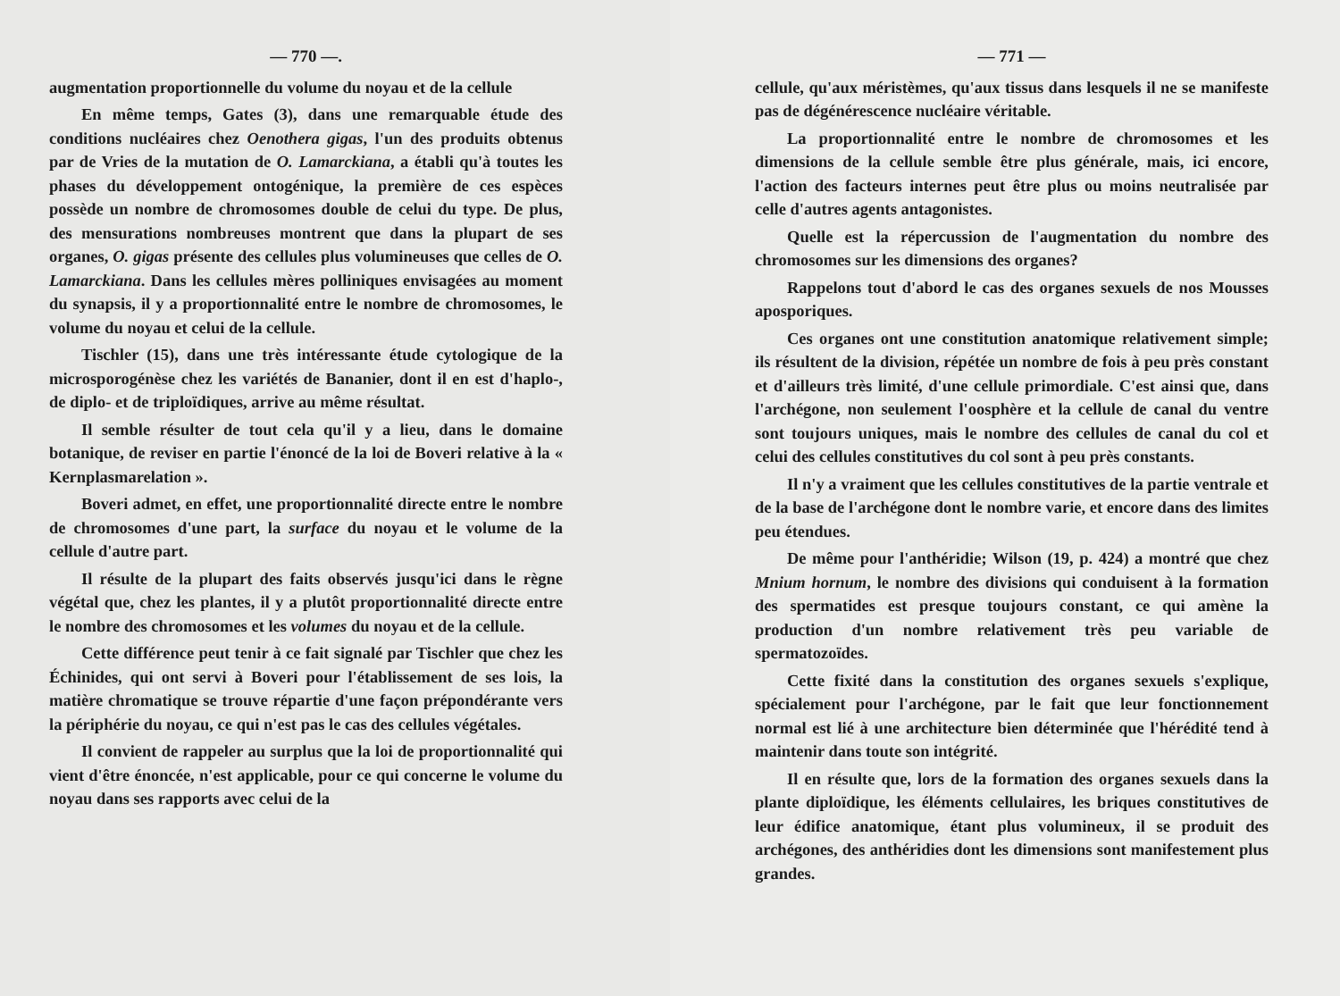— 770 —.
augmentation proportionnelle du volume du noyau et de la cellule
En même temps, Gates (3), dans une remarquable étude des conditions nucléaires chez Oenothera gigas, l'un des produits obtenus par de Vries de la mutation de O. Lamarckiana, a établi qu'à toutes les phases du développement ontogénique, la première de ces espèces possède un nombre de chromosomes double de celui du type. De plus, des mensurations nombreuses montrent que dans la plupart de ses organes, O. gigas présente des cellules plus volumineuses que celles de O. Lamarckiana. Dans les cellules mères polliniques envisagées au moment du synapsis, il y a proportionnalité entre le nombre de chromosomes, le volume du noyau et celui de la cellule.
Tischler (15), dans une très intéressante étude cytologique de la microsporogénèse chez les variétés de Bananier, dont il en est d'haplo-, de diplo- et de triploïdiques, arrive au même résultat.
Il semble résulter de tout cela qu'il y a lieu, dans le domaine botanique, de reviser en partie l'énoncé de la loi de Boveri relative à la « Kernplasmarelation ».
Boveri admet, en effet, une proportionnalité directe entre le nombre de chromosomes d'une part, la surface du noyau et le volume de la cellule d'autre part.
Il résulte de la plupart des faits observés jusqu'ici dans le règne végétal que, chez les plantes, il y a plutôt proportionnalité directe entre le nombre des chromosomes et les volumes du noyau et de la cellule.
Cette différence peut tenir à ce fait signalé par Tischler que chez les Échinides, qui ont servi à Boveri pour l'établissement de ses lois, la matière chromatique se trouve répartie d'une façon prépondérante vers la périphérie du noyau, ce qui n'est pas le cas des cellules végétales.
Il convient de rappeler au surplus que la loi de proportionnalité qui vient d'être énoncée, n'est applicable, pour ce qui concerne le volume du noyau dans ses rapports avec celui de la
— 771 —
cellule, qu'aux méristèmes, qu'aux tissus dans lesquels il ne se manifeste pas de dégénérescence nucléaire véritable.
La proportionnalité entre le nombre de chromosomes et les dimensions de la cellule semble être plus générale, mais, ici encore, l'action des facteurs internes peut être plus ou moins neutralisée par celle d'autres agents antagonistes.
Quelle est la répercussion de l'augmentation du nombre des chromosomes sur les dimensions des organes?
Rappelons tout d'abord le cas des organes sexuels de nos Mousses aposporiques.
Ces organes ont une constitution anatomique relativement simple; ils résultent de la division, répétée un nombre de fois à peu près constant et d'ailleurs très limité, d'une cellule primordiale. C'est ainsi que, dans l'archégone, non seulement l'oosphère et la cellule de canal du ventre sont toujours uniques, mais le nombre des cellules de canal du col et celui des cellules constitutives du col sont à peu près constants.
Il n'y a vraiment que les cellules constitutives de la partie ventrale et de la base de l'archégone dont le nombre varie, et encore dans des limites peu étendues.
De même pour l'anthéridie; Wilson (19, p. 424) a montré que chez Mnium hornum, le nombre des divisions qui conduisent à la formation des spermatides est presque toujours constant, ce qui amène la production d'un nombre relativement très peu variable de spermatozoïdes.
Cette fixité dans la constitution des organes sexuels s'explique, spécialement pour l'archégone, par le fait que leur fonctionnement normal est lié à une architecture bien déterminée que l'hérédité tend à maintenir dans toute son intégrité.
Il en résulte que, lors de la formation des organes sexuels dans la plante diploïdique, les éléments cellulaires, les briques constitutives de leur édifice anatomique, étant plus volumineux, il se produit des archégones, des anthéridies dont les dimensions sont manifestement plus grandes.